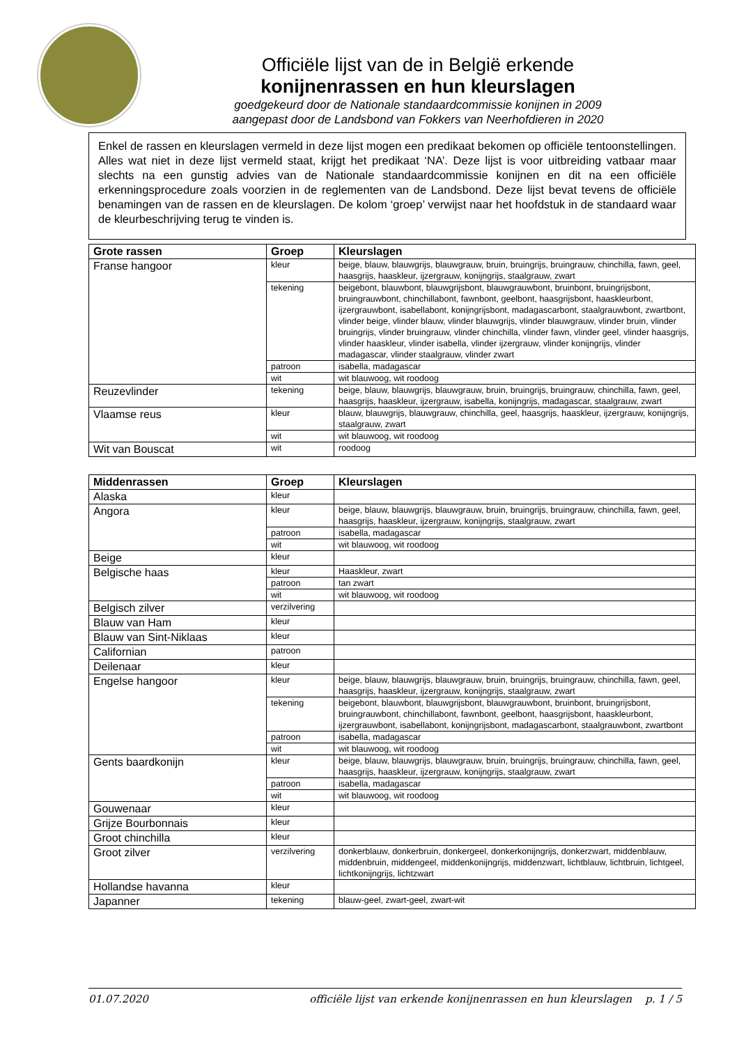Officiële lijst van de in België erkende
konijnenrassen en hun kleurslagen
goedgekeurd door de Nationale standaardcommissie konijnen in 2009
aangepast door de Landsbond van Fokkers van Neerhofdieren in 2020
Enkel de rassen en kleurslagen vermeld in deze lijst mogen een predikaat bekomen op officiële tentoonstellingen. Alles wat niet in deze lijst vermeld staat, krijgt het predikaat ‘NA’. Deze lijst is voor uitbreiding vatbaar maar slechts na een gunstig advies van de Nationale standaardcommissie konijnen en dit na een officiële erkenningsprocedure zoals voorzien in de reglementen van de Landsbond. Deze lijst bevat tevens de officiële benamingen van de rassen en de kleurslagen. De kolom ‘groep’ verwijst naar het hoofdstuk in de standaard waar de kleurbeschrijving terug te vinden is.
| Grote rassen | Groep | Kleurslagen |
| --- | --- | --- |
| Franse hangoor | kleur | beige, blauw, blauwgrijs, blauwgrauw, bruin, bruingrijs, bruingrauw, chinchilla, fawn, geel, haasgrijs, haaskleur, ijzergrauw, konijngrijs, staalgrauw, zwart |
| | tekening | beigebont, blauwbont, blauwgrijsbont, blauwgrauwbont, bruinbont, bruingrijsbont, bruingrauwbont, chinchillabont, fawnbont, geelbont, haasgrijsbont, haaskleurbont, ijzergrauwbont, isabellabont, konijngrijsbont, madagascarbont, staalgrauwbont, zwartbont, vlinder beige, vlinder blauw, vlinder blauwgrijs, vlinder blauwgrauw, vlinder bruin, vlinder bruingrijs, vlinder bruingrauw, vlinder chinchilla, vlinder fawn, vlinder geel, vlinder haasgrijs, vlinder haaskleur, vlinder isabella, vlinder ijzergrauw, vlinder konijngrijs, vlinder madagascar, vlinder staalgrauw, vlinder zwart |
| | patroon | isabella, madagascar |
| | wit | wit blauwoog, wit roodoog |
| Reuzevlinder | tekening | beige, blauw, blauwgrijs, blauwgrauw, bruin, bruingrijs, bruingrauw, chinchilla, fawn, geel, haasgrijs, haaskleur, ijzergrauw, isabella, konijngrijs, madagascar, staalgrauw, zwart |
| Vlaamse reus | kleur | blauw, blauwgrijs, blauwgrauw, chinchilla, geel, haasgrijs, haaskleur, ijzergrauw, konijngrijs, staalgrauw, zwart |
| | wit | wit blauwoog, wit roodoog |
| Wit van Bouscat | wit | roodoog |
| Middenrassen | Groep | Kleurslagen |
| --- | --- | --- |
| Alaska | kleur | |
| Angora | kleur | beige, blauw, blauwgrijs, blauwgrauw, bruin, bruingrijs, bruingrauw, chinchilla, fawn, geel, haasgrijs, haaskleur, ijzergrauw, konijngrijs, staalgrauw, zwart |
| | patroon | isabella, madagascar |
| | wit | wit blauwoog, wit roodoog |
| Beige | kleur | |
| Belgische haas | kleur | Haaskleur, zwart |
| | patroon | tan zwart |
| | wit | wit blauwoog, wit roodoog |
| Belgisch zilver | verzilvering | |
| Blauw van Ham | kleur | |
| Blauw van Sint-Niklaas | kleur | |
| Californian | patroon | |
| Deilenaar | kleur | |
| Engelse hangoor | kleur | beige, blauw, blauwgrijs, blauwgrauw, bruin, bruingrijs, bruingrauw, chinchilla, fawn, geel, haasgrijs, haaskleur, ijzergrauw, konijngrijs, staalgrauw, zwart |
| | tekening | beigebont, blauwbont, blauwgrijsbont, blauwgrauwbont, bruinbont, bruingrijsbont, bruingrauwbont, chinchillabont, fawnbont, geelbont, haasgrijsbont, haaskleurbont, ijzergrauwbont, isabellabont, konijngrijsbont, madagascarbont, staalgrauwbont, zwartbont |
| | patroon | isabella, madagascar |
| | wit | wit blauwoog, wit roodoog |
| Gents baardkonijn | kleur | beige, blauw, blauwgrijs, blauwgrauw, bruin, bruingrijs, bruingrauw, chinchilla, fawn, geel, haasgrijs, haaskleur, ijzergrauw, konijngrijs, staalgrauw, zwart |
| | patroon | isabella, madagascar |
| | wit | wit blauwoog, wit roodoog |
| Gouwenaar | kleur | |
| Grijze Bourbonnais | kleur | |
| Groot chinchilla | kleur | |
| Groot zilver | verzilvering | donkerblauw, donkerbruin, donkergeel, donkerkonijngrijs, donkerzwart, middenblauw, middenbruin, middengeel, middenkonijngrijs, middenzwart, lichtblauw, lichtbruin, lichtgeel, lichtkonijngrijs, lichtzwart |
| Hollandse havanna | kleur | |
| Japanner | tekening | blauw-geel, zwart-geel, zwart-wit |
01.07.2020 officiële lijst van erkende konijnenrassen en hun kleurslagen p. 1 / 5